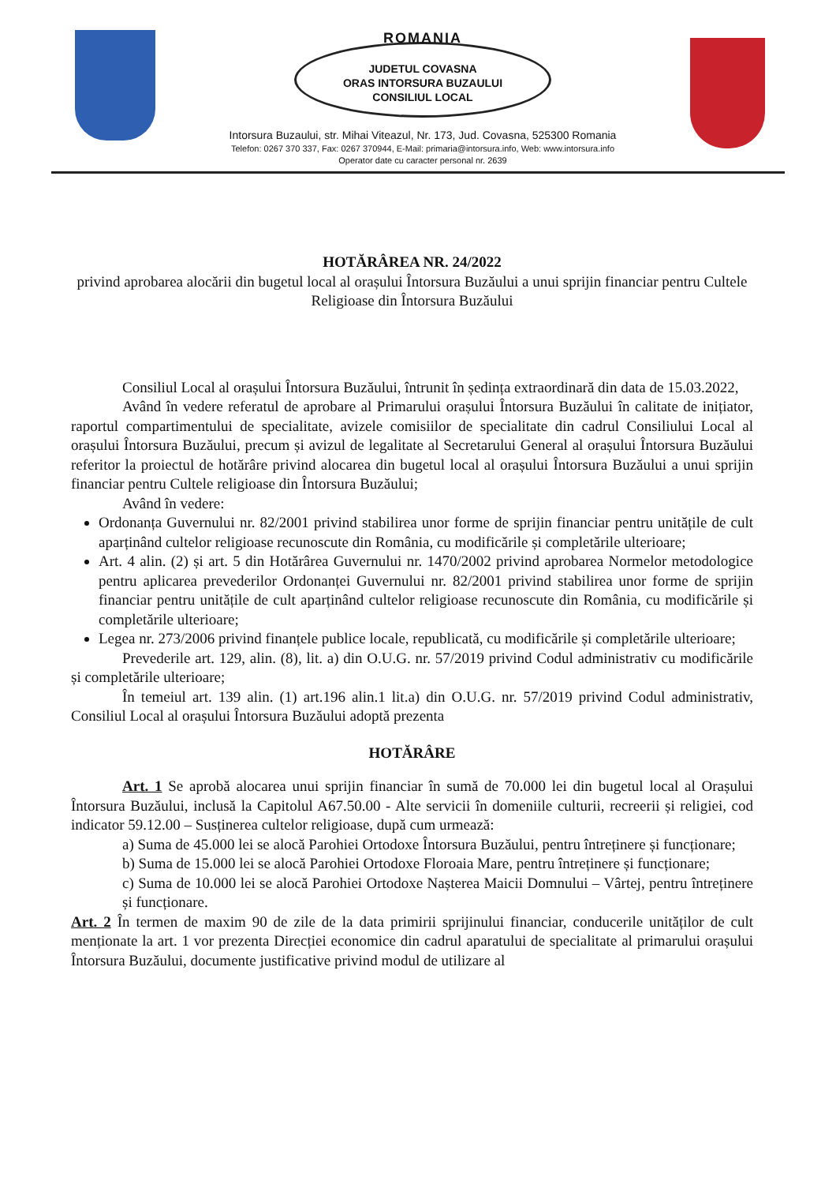ROMANIA
JUDETUL COVASNA
ORAS INTORSURA BUZAULUI
CONSILIUL LOCAL
Intorsura Buzaului, str. Mihai Viteazul, Nr. 173, Jud. Covasna, 525300 Romania
Telefon: 0267 370 337, Fax: 0267 370944, E-Mail: primaria@intorsura.info, Web: www.intorsura.info
Operator date cu caracter personal nr. 2639
HOTĂRÂREA NR. 24/2022
privind aprobarea alocării din bugetul local al orașului Întorsura Buzăului a unui sprijin financiar pentru Cultele Religioase din Întorsura Buzăului
Consiliul Local al orașului Întorsura Buzăului, întrunit în ședința extraordinară din data de 15.03.2022,
Având în vedere referatul de aprobare al Primarului orașului Întorsura Buzăului în calitate de inițiator, raportul compartimentului de specialitate, avizele comisiilor de specialitate din cadrul Consiliului Local al orașului Întorsura Buzăului, precum și avizul de legalitate al Secretarului General al orașului Întorsura Buzăului referitor la proiectul de hotărâre privind alocarea din bugetul local al orașului Întorsura Buzăului a unui sprijin financiar pentru Cultele religioase din Întorsura Buzăului;
Având în vedere:
Ordonanța Guvernului nr. 82/2001 privind stabilirea unor forme de sprijin financiar pentru unitățile de cult aparținând cultelor religioase recunoscute din România, cu modificările și completările ulterioare;
Art. 4 alin. (2) și art. 5 din Hotărârea Guvernului nr. 1470/2002 privind aprobarea Normelor metodologice pentru aplicarea prevederilor Ordonanței Guvernului nr. 82/2001 privind stabilirea unor forme de sprijin financiar pentru unitățile de cult aparținând cultelor religioase recunoscute din România, cu modificările și completările ulterioare;
Legea nr. 273/2006 privind finanțele publice locale, republicată, cu modificările și completările ulterioare;
Prevederile art. 129, alin. (8), lit. a) din O.U.G. nr. 57/2019 privind Codul administrativ cu modificările și completările ulterioare;
În temeiul art. 139 alin. (1) art.196 alin.1 lit.a) din O.U.G. nr. 57/2019 privind Codul administrativ, Consiliul Local al orașului Întorsura Buzăului adoptă prezenta
HOTĂRÂRE
Art. 1 Se aprobă alocarea unui sprijin financiar în sumă de 70.000 lei din bugetul local al Orașului Întorsura Buzăului, inclusă la Capitolul A67.50.00 - Alte servicii în domeniile culturii, recreerii și religiei, cod indicator 59.12.00 – Susținerea cultelor religioase, după cum urmează:
a) Suma de 45.000 lei se alocă Parohiei Ortodoxe Întorsura Buzăului, pentru întreținere și funcționare;
b) Suma de 15.000 lei se alocă Parohiei Ortodoxe Floroaia Mare, pentru întreținere și funcționare;
c) Suma de 10.000 lei se alocă Parohiei Ortodoxe Nașterea Maicii Domnului – Vârtej, pentru întreținere și funcționare.
Art. 2 În termen de maxim 90 de zile de la data primirii sprijinului financiar, conducerile unităților de cult menționate la art. 1 vor prezenta Direcției economice din cadrul aparatului de specialitate al primarului orașului Întorsura Buzăului, documente justificative privind modul de utilizare al